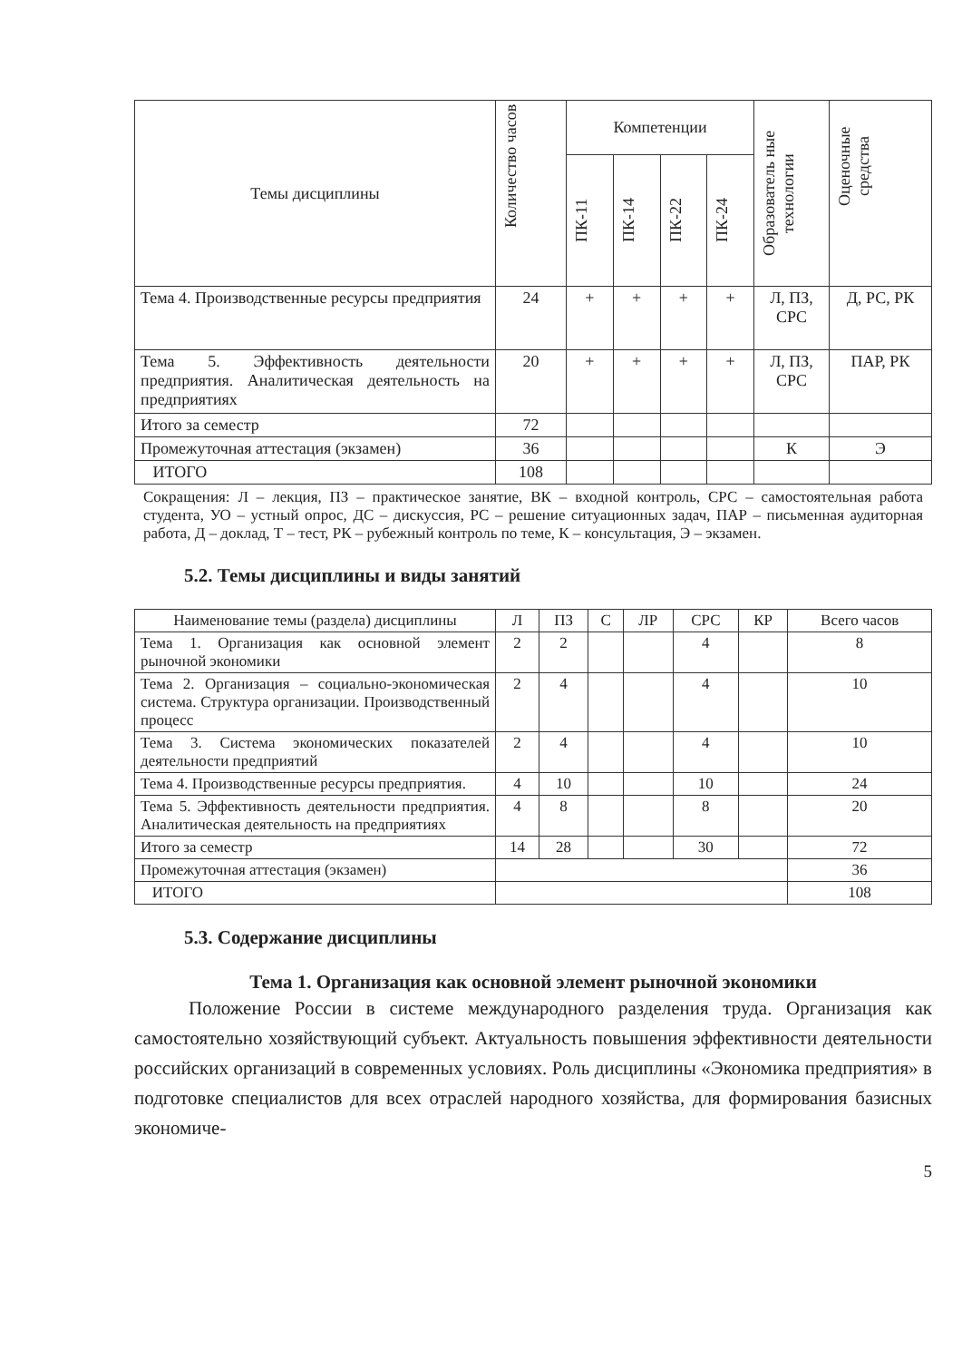| Темы дисциплины | Количество часов | Компетенции | | | | Образователь ные технологии | Оценочные средства |
| --- | --- | --- | --- | --- | --- | --- | --- |
| | | ПК-11 | ПК-14 | ПК-22 | ПК-24 | | |
| Тема 4. Производственные ресурсы предприятия | 24 | + | + | + | + | Л, ПЗ, СРС | Д, РС, РК |
| Тема 5. Эффективность деятельности предприятия. Аналитическая деятельность на предприятиях | 20 | + | + | + | + | Л, ПЗ, СРС | ПАР, РК |
| Итого за семестр | 72 | | | | | | |
| Промежуточная аттестация (экзамен) | 36 | | | | | К | Э |
| ИТОГО | 108 | | | | | | |
Сокращения: Л – лекция, ПЗ – практическое занятие, ВК – входной контроль, СРС – самостоятельная работа студента, УО – устный опрос, ДС – дискуссия, РС – решение ситуационных задач, ПАР – письменная аудиторная работа, Д – доклад, Т – тест, РК – рубежный контроль по теме, К – консультация, Э – экзамен.
5.2. Темы дисциплины и виды занятий
| Наименование темы (раздела) дисциплины | Л | ПЗ | С | ЛР | СРС | КР | Всего часов |
| --- | --- | --- | --- | --- | --- | --- | --- |
| Тема 1. Организация как основной элемент рыночной экономики | 2 | 2 | | | 4 | | 8 |
| Тема 2. Организация – социально-экономическая система. Структура организации. Производственный процесс | 2 | 4 | | | 4 | | 10 |
| Тема 3. Система экономических показателей деятельности предприятий | 2 | 4 | | | 4 | | 10 |
| Тема 4. Производственные ресурсы предприятия. | 4 | 10 | | | 10 | | 24 |
| Тема 5. Эффективность деятельности предприятия. Аналитическая деятельность на предприятиях | 4 | 8 | | | 8 | | 20 |
| Итого за семестр | 14 | 28 | | | 30 | | 72 |
| Промежуточная аттестация (экзамен) | | | | | | | 36 |
| ИТОГО | | | | | | | 108 |
5.3. Содержание дисциплины
Тема 1. Организация как основной элемент рыночной экономики
Положение России в системе международного разделения труда. Организация как самостоятельно хозяйствующий субъект. Актуальность повышения эффективности деятельности российских организаций в современных условиях. Роль дисциплины «Экономика предприятия» в подготовке специалистов для всех отраслей народного хозяйства, для формирования базисных экономиче-
5